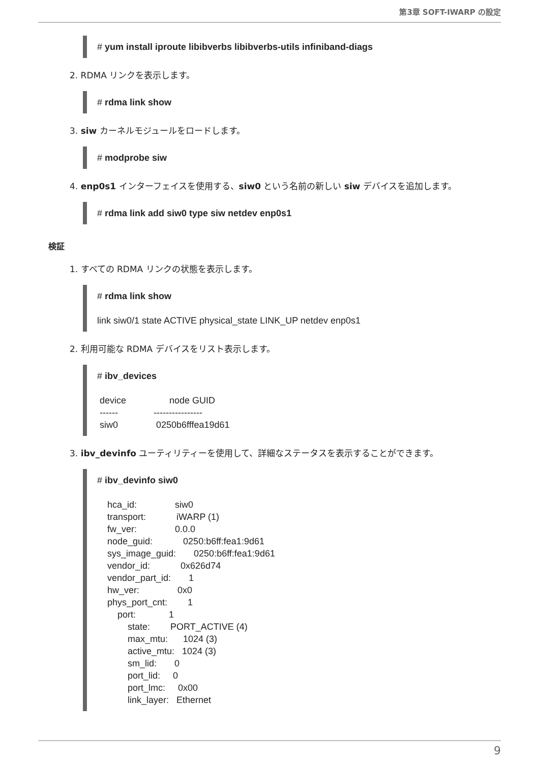第3章 SOFT-IWARP の設定
# yum install iproute libibverbs libibverbs-utils infiniband-diags
2. RDMA リンクを表示します。
# rdma link show
3. siw カーネルモジュールをロードします。
# modprobe siw
4. enp0s1 インターフェイスを使用する、siw0 という名前の新しい siw デバイスを追加します。
# rdma link add siw0 type siw netdev enp0s1
検証
1. すべての RDMA リンクの状態を表示します。
# rdma link show link siw0/1 state ACTIVE physical_state LINK_UP netdev enp0s1
2. 利用可能な RDMA デバイスをリスト表示します。
# ibv_devices device node GUID ------ ---------------- siw0 0250b6fffea19d61
3. ibv_devinfo ユーティリティーを使用して、詳細なステータスを表示することができます。
# ibv_devinfo siw0 hca_id: siw0 transport: iWARP (1) fw_ver: 0.0.0 node_guid: 0250:b6ff:fea1:9d61 sys_image_guid: 0250:b6ff:fea1:9d61 vendor_id: 0x626d74 vendor_part_id: 1 hw_ver: 0x0 phys_port_cnt: 1 port: 1 state: PORT_ACTIVE (4) max_mtu: 1024 (3) active_mtu: 1024 (3) sm_lid: 0 port_lid: 0 port_lmc: 0x00 link_layer: Ethernet
9